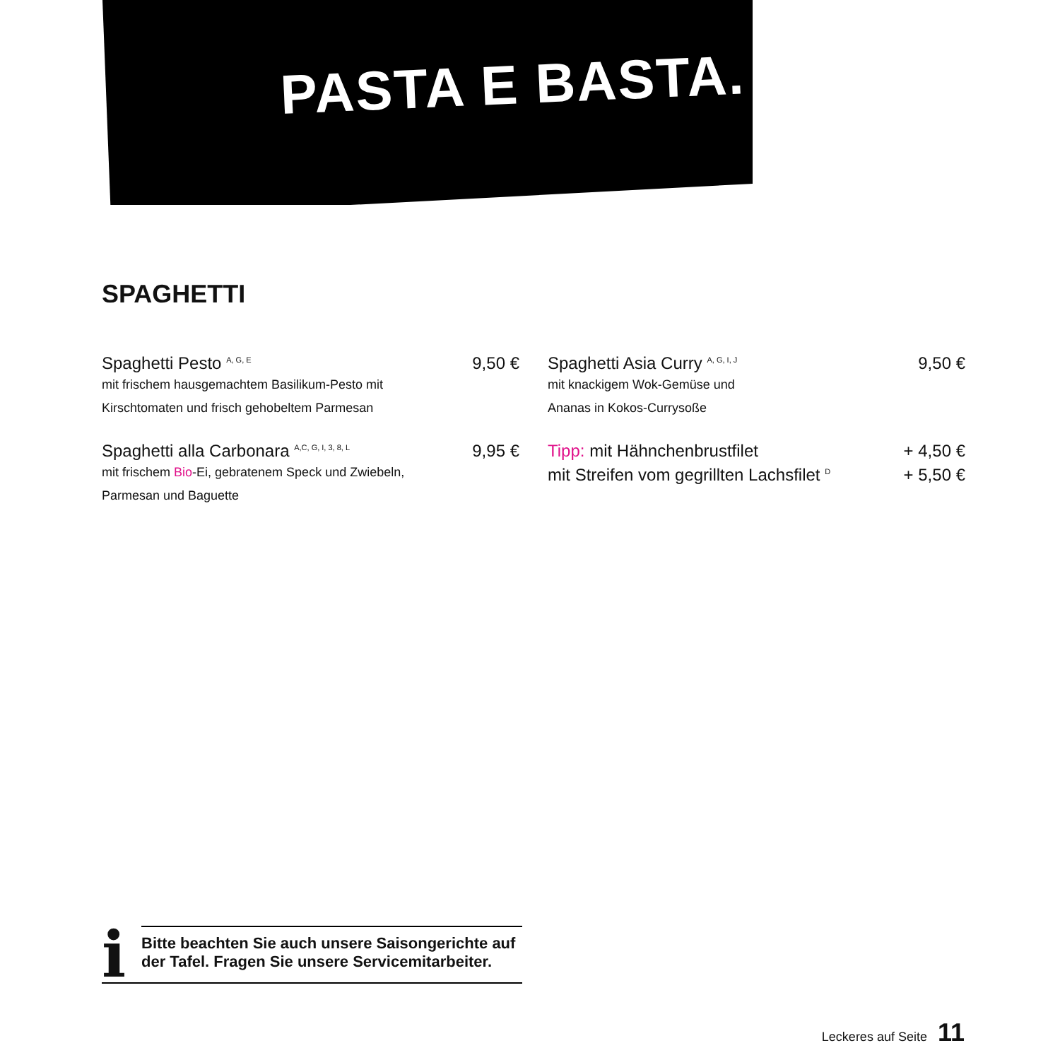PASTA E BASTA.
SPAGHETTI
Spaghetti Pesto <sup>A, G, E</sup> 9,50 €
mit frischem hausgemachtem Basilikum-Pesto mit
Kirschtomaten und frisch gehobeltem Parmesan
Spaghetti alla Carbonara <sup>A,C, G, I, 3, 8, L</sup> 9,95 €
mit frischem Bio-Ei, gebratenem Speck und Zwiebeln,
Parmesan und Baguette
Spaghetti Asia Curry <sup>A, G, I, J</sup> 9,50 €
mit knackigem Wok-Gemüse und
Ananas in Kokos-Currysoße
Tipp: mit Hähnchenbrustfilet + 4,50 €
mit Streifen vom gegrillten Lachsfilet <sup>D</sup> + 5,50 €
i
Bitte beachten Sie auch unsere Saisongerichte auf
der Tafel. Fragen Sie unsere Servicemitarbeiter.
Leckeres auf Seite 11